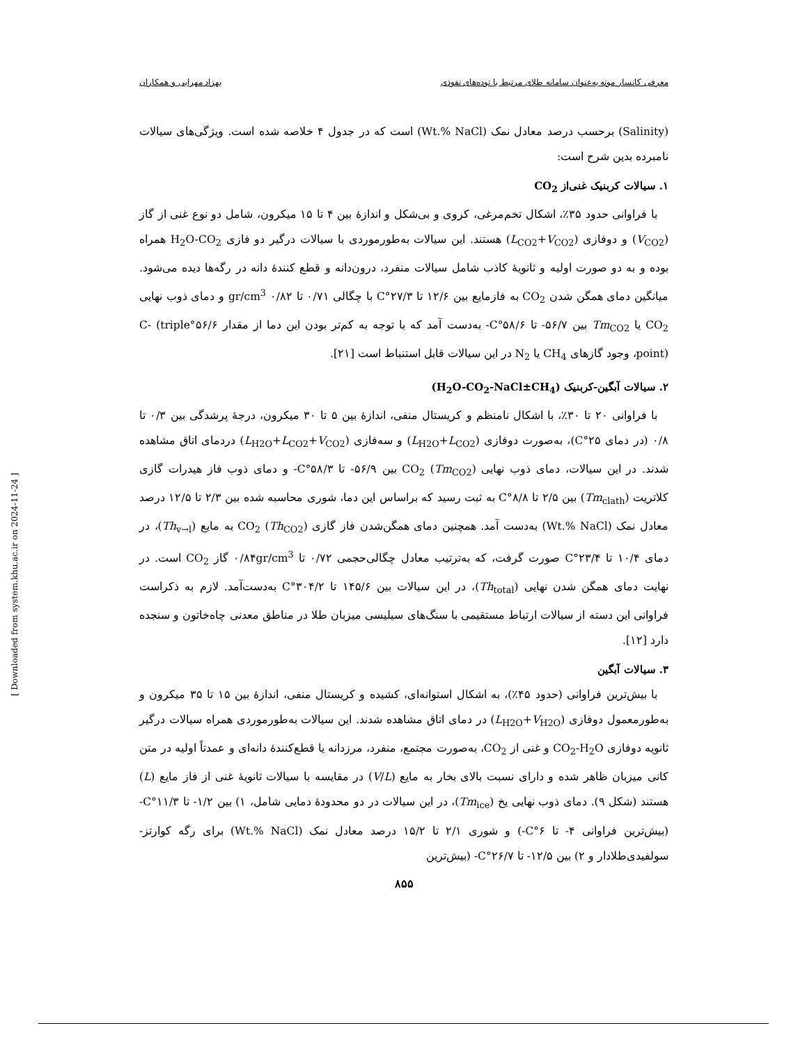معرفی کانسار موته به‌عنوان سامانه طلای مرتبط با توده‌های نفوذی بهزاد مهرابی و همکاران
(Salinity) برحسب درصد معادل نمک (Wt.% NaCl) است که در جدول ۴ خلاصه شده است. ویژگی‌های سیالات نامبرده بدین شرح است:
۱. سیالات کربنیک غنی‌از CO<sub>2</sub>
با فراوانی حدود ۳۵٪، اشکال تخم‌مرغی، کروی و بی‌شکل و اندازهٔ بین ۴ تا ۱۵ میکرون، شامل دو نوع غنی از گاز (V<sub>CO2</sub>) و دوفازی (L<sub>CO2</sub>+V<sub>CO2</sub>) هستند. این سیالات به‌طورموردی با سیالات درگیر دو فازی H<sub>2</sub>O-CO<sub>2</sub> همراه بوده و به دو صورت اولیه و ثانویهٔ کاذب شامل سیالات منفرد، درون‌دانه و قطع کنندهٔ دانه در رگه‌ها دیده می‌شود. میانگین دمای همگن شدن CO<sub>2</sub> به فازمایع بین ۱۲/۶ تا ۲۷/۳°C با چگالی ۰/۷۱ تا ۰/۸۲ gr/cm<sup>3</sup> و دمای ذوب نهایی CO<sub>2</sub> یا Tm<sub>CO2</sub> بین ۵۶/۷- تا ۵۸/۶°C- به‌دست آمد که با توجه به کم‌تر بودن این دما از مقدار ۵۶/۶°C- (triple point)، وجود گازهای CH<sub>4</sub> یا N<sub>2</sub> در این سیالات قابل استنباط است [۲۱].
۲. سیالات آبگین-کربنیک (H<sub>2</sub>O-CO<sub>2</sub>-NaCl±CH<sub>4</sub>)
با فراوانی ۲۰ تا ۳۰٪، با اشکال نامنظم و کریستال منفی، اندازهٔ بین ۵ تا ۳۰ میکرون، درجهٔ پرشدگی بین ۰/۳ تا ۰/۸ (در دمای ۲۵°C)، به‌صورت دوفازی (L<sub>H2O</sub>+L<sub>CO2</sub>) و سه‌فازی (L<sub>H2O</sub>+L<sub>CO2</sub>+V<sub>CO2</sub>) دردمای اتاق مشاهده شدند. در این سیالات، دمای ذوب نهایی CO<sub>2</sub> (Tm<sub>CO2</sub>) بین ۵۶/۹- تا ۵۸/۳°C- و دمای ذوب فاز هیدرات گازی کلاتریت (Tm<sub>clath</sub>) بین ۲/۵ تا ۸/۸°C به ثبت رسید که براساس این دما، شوری محاسبه شده بین ۲/۳ تا ۱۲/۵ درصد معادل نمک (Wt.% NaCl) به‌دست آمد. همچنین دمای همگن‌شدن فاز گازی CO<sub>2</sub> (Th<sub>CO2</sub>) به مایع (Th<sub>v→l</sub>)، در دمای ۱۰/۴ تا ۲۳/۴°C صورت گرفت، که به‌ترتیب معادل چگالی‌حجمی ۰/۷۲ تا ۰/۸۴gr/cm<sup>3</sup> گاز CO<sub>2</sub> است. در نهایت دمای همگن شدن نهایی (Th<sub>total</sub>)، در این سیالات بین ۱۴۵/۶ تا ۳۰۴/۲°C به‌دست‌آمد. لازم به ذکراست فراوانی این دسته از سیالات ارتباط مستقیمی با سنگ‌های سیلیسی میزبان طلا در مناطق معدنی چاه‌خاتون و سنجده دارد [۱۲].
۳. سیالات آبگین
با بیش‌ترین فراوانی (حدود ۴۵٪)، به اشکال استوانه‌ای، کشیده و کریستال منفی، اندازهٔ بین ۱۵ تا ۳۵ میکرون و به‌طورمعمول دوفازی (L<sub>H2O</sub>+V<sub>H2O</sub>) در دمای اتاق مشاهده شدند. این سیالات به‌طورموردی همراه سیالات درگیر ثانویه دوفازی CO<sub>2</sub>-H<sub>2</sub>O و غنی از CO<sub>2</sub>، به‌صورت مجتمع، منفرد، مرزدانه یا قطع‌کنندهٔ دانه‌ای و عمدتاً اولیه در متن کانی میزبان ظاهر شده و دارای نسبت بالای بخار به مایع (V/L) در مقایسه با سیالات ثانویهٔ غنی از فاز مایع (L) هستند (شکل ۹). دمای ذوب نهایی یخ (Tm<sub>ice</sub>)، در این سیالات در دو محدودهٔ دمایی شامل، ۱) بین ۱/۲- تا ۱۱/۳°C- (بیش‌ترین فراوانی ۴- تا ۶°C-) و شوری ۲/۱ تا ۱۵/۲ درصد معادل نمک (Wt.% NaCl) برای رگه کوارتز-سولفیدی‌طلادار و ۲) بین ۱۲/۵- تا ۲۶/۷°C- (بیش‌ترین
۸۵۵
[ Downloaded from system.khu.ac.ir on 2024-11-24 ]